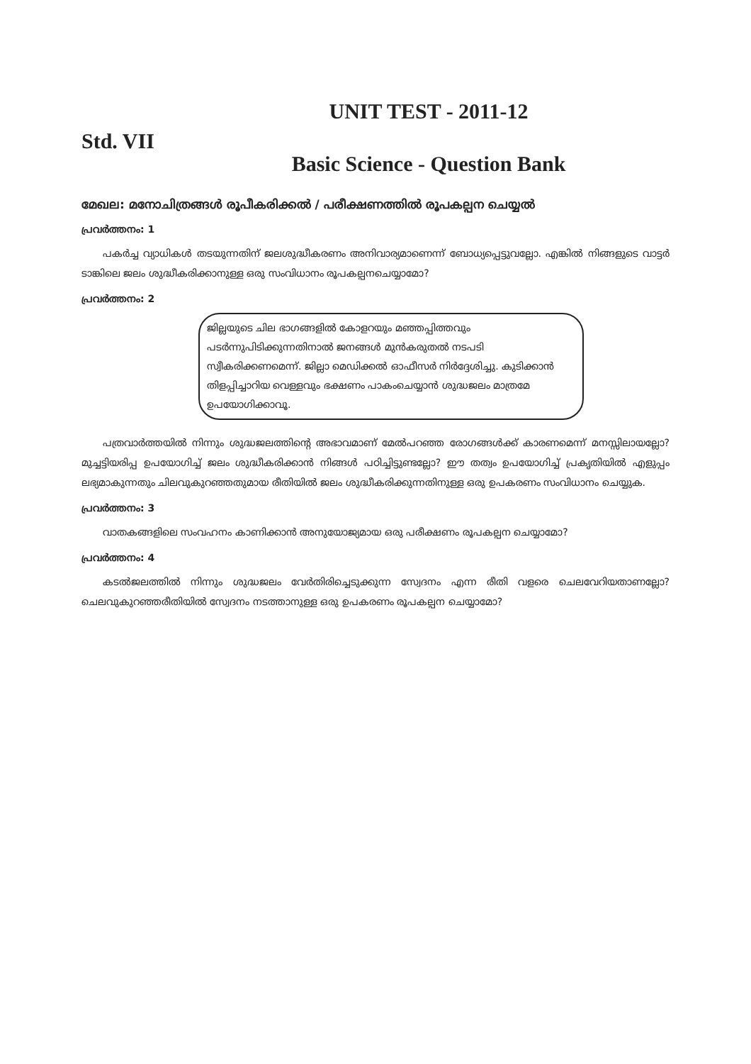UNIT TEST - 2011-12
Std. VII
Basic Science - Question Bank
മേഖല: മനോചിത്രങ്ങൾ രൂപീകരിക്കൽ / പരീക്ഷണത്തിൽ രൂപകല്പന ചെയ്യൽ
പ്രവർത്തനം: 1
പകർച്ച വ്യാധികൾ തടയുന്നതിന് ജലശുദ്ധീകരണം അനിവാര്യമാണെന്ന് ബോധ്യപ്പെട്ടുവല്ലോ. എങ്കിൽ നിങ്ങളുടെ വാട്ടർ ടാങ്കിലെ ജലം ശുദ്ധീകരിക്കാനുള്ള ഒരു സംവിധാനം രൂപകല്പനചെയ്യാമോ?
പ്രവർത്തനം: 2
ജില്ലയുടെ ചില ഭാഗങ്ങളിൽ കോളറയും മഞ്ഞപ്പിത്തവും പടർന്നുപിടിക്കുന്നതിനാൽ ജനങ്ങൾ മുൻകരുതൽ നടപടി സ്വീകരിക്കണമെന്ന്. ജില്ലാ മെഡിക്കൽ ഓഫീസർ നിർദ്ദേശിച്ചു. കുടിക്കാൻ തിളപ്പിച്ചാറിയ വെള്ളവും ഭക്ഷണം പാകംചെയ്യാൻ ശുദ്ധജലം മാത്രമേ ഉപയോഗിക്കാവൂ.
പത്രവാർത്തയിൽ നിന്നും ശുദ്ധജലത്തിന്റെ അഭാവമാണ് മേൽപറഞ്ഞ രോഗങ്ങൾക്ക് കാരണമെന്ന് മനസ്സിലായല്ലോ? മുച്ചട്ടിയരിപ്പ ഉപയോഗിച്ച് ജലം ശുദ്ധീകരിക്കാൻ നിങ്ങൾ പഠിച്ചിട്ടുണ്ടല്ലോ? ഈ തത്വം ഉപയോഗിച്ച് പ്രകൃതിയിൽ എളുപ്പം ലഭ്യമാകുന്നതും ചിലവുകുറഞ്ഞതുമായ രീതിയിൽ ജലം ശുദ്ധീകരിക്കുന്നതിനുള്ള ഒരു ഉപകരണം സംവിധാനം ചെയ്യുക.
പ്രവർത്തനം: 3
വാതകങ്ങളിലെ സംവഹനം കാണിക്കാൻ അനുയോജ്യമായ ഒരു പരീക്ഷണം രൂപകല്പന ചെയ്യാമോ?
പ്രവർത്തനം: 4
കടൽജലത്തിൽ നിന്നും ശുദ്ധജലം വേർതിരിച്ചെടുക്കുന്ന സ്വേദനം എന്ന രീതി വളരെ ചെലവേറിയതാണല്ലോ? ചെലവുകുറഞ്ഞരീതിയിൽ സ്വേദനം നടത്താനുള്ള ഒരു ഉപകരണം രൂപകല്പന ചെയ്യാമോ?